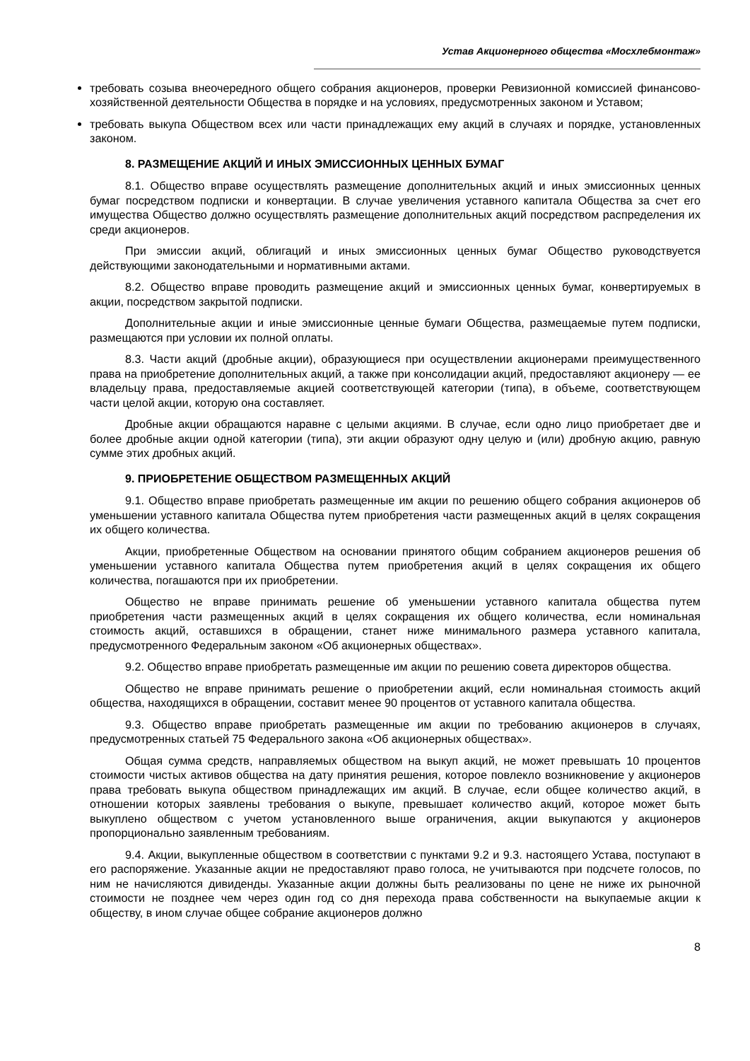Устав Акционерного общества «Мосхлебмонтаж»
требовать созыва внеочередного общего собрания акционеров, проверки Ревизионной комиссией финансово-хозяйственной деятельности Общества в порядке и на условиях, предусмотренных законом и Уставом;
требовать выкупа Обществом всех или части принадлежащих ему акций в случаях и порядке, установленных законом.
8. РАЗМЕЩЕНИЕ АКЦИЙ И ИНЫХ ЭМИССИОННЫХ ЦЕННЫХ БУМАГ
8.1. Общество вправе осуществлять размещение дополнительных акций и иных эмиссионных ценных бумаг посредством подписки и конвертации. В случае увеличения уставного капитала Общества за счет его имущества Общество должно осуществлять размещение дополнительных акций посредством распределения их среди акционеров.
При эмиссии акций, облигаций и иных эмиссионных ценных бумаг Общество руководствуется действующими законодательными и нормативными актами.
8.2. Общество вправе проводить размещение акций и эмиссионных ценных бумаг, конвертируемых в акции, посредством закрытой подписки.
Дополнительные акции и иные эмиссионные ценные бумаги Общества, размещаемые путем подписки, размещаются при условии их полной оплаты.
8.3. Части акций (дробные акции), образующиеся при осуществлении акционерами преимущественного права на приобретение дополнительных акций, а также при консолидации акций, предоставляют акционеру — ее владельцу права, предоставляемые акцией соответствующей категории (типа), в объеме, соответствующем части целой акции, которую она составляет.
Дробные акции обращаются наравне с целыми акциями. В случае, если одно лицо приобретает две и более дробные акции одной категории (типа), эти акции образуют одну целую и (или) дробную акцию, равную сумме этих дробных акций.
9. ПРИОБРЕТЕНИЕ ОБЩЕСТВОМ РАЗМЕЩЕННЫХ АКЦИЙ
9.1. Общество вправе приобретать размещенные им акции по решению общего собрания акционеров об уменьшении уставного капитала Общества путем приобретения части размещенных акций в целях сокращения их общего количества.
Акции, приобретенные Обществом на основании принятого общим собранием акционеров решения об уменьшении уставного капитала Общества путем приобретения акций в целях сокращения их общего количества, погашаются при их приобретении.
Общество не вправе принимать решение об уменьшении уставного капитала общества путем приобретения части размещенных акций в целях сокращения их общего количества, если номинальная стоимость акций, оставшихся в обращении, станет ниже минимального размера уставного капитала, предусмотренного Федеральным законом «Об акционерных обществах».
9.2. Общество вправе приобретать размещенные им акции по решению совета директоров общества.
Общество не вправе принимать решение о приобретении акций, если номинальная стоимость акций общества, находящихся в обращении, составит менее 90 процентов от уставного капитала общества.
9.3. Общество вправе приобретать размещенные им акции по требованию акционеров в случаях, предусмотренных статьей 75 Федерального закона «Об акционерных обществах».
Общая сумма средств, направляемых обществом на выкуп акций, не может превышать 10 процентов стоимости чистых активов общества на дату принятия решения, которое повлекло возникновение у акционеров права требовать выкупа обществом принадлежащих им акций. В случае, если общее количество акций, в отношении которых заявлены требования о выкупе, превышает количество акций, которое может быть выкуплено обществом с учетом установленного выше ограничения, акции выкупаются у акционеров пропорционально заявленным требованиям.
9.4. Акции, выкупленные обществом в соответствии с пунктами 9.2 и 9.3. настоящего Устава, поступают в его распоряжение. Указанные акции не предоставляют право голоса, не учитываются при подсчете голосов, по ним не начисляются дивиденды. Указанные акции должны быть реализованы по цене не ниже их рыночной стоимости не позднее чем через один год со дня перехода права собственности на выкупаемые акции к обществу, в ином случае общее собрание акционеров должно
8